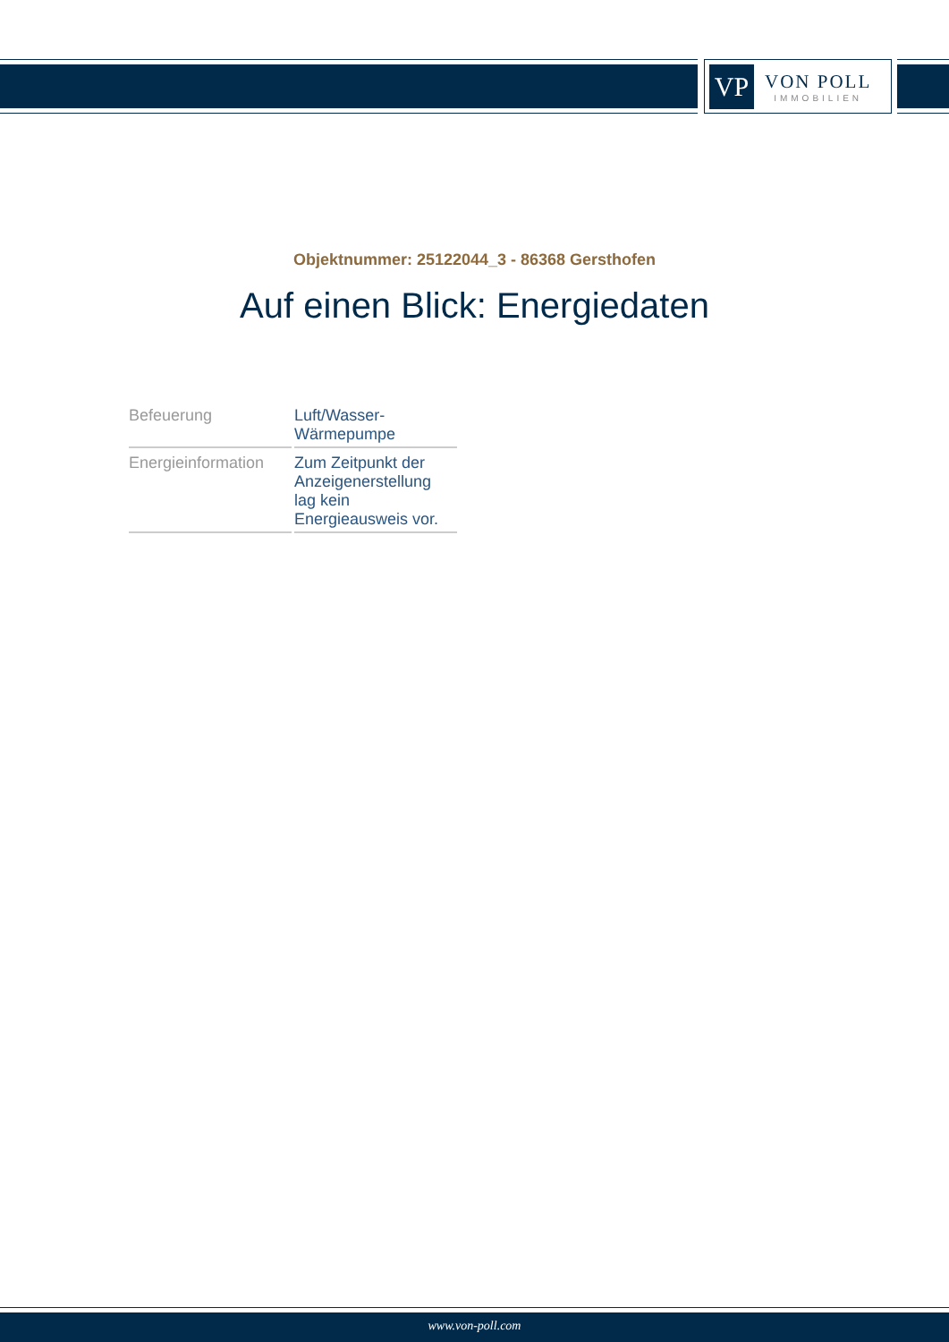VP
VON POLL
IMMOBILIEN
Objektnummer: 25122044_3 - 86368 Gersthofen
Auf einen Blick: Energiedaten
| Befeuerung | Luft/Wasser- Wärmepumpe |
| Energieinformation | Zum Zeitpunkt der Anzeigenerstellung lag kein Energieausweis vor. |
www.von-poll.com